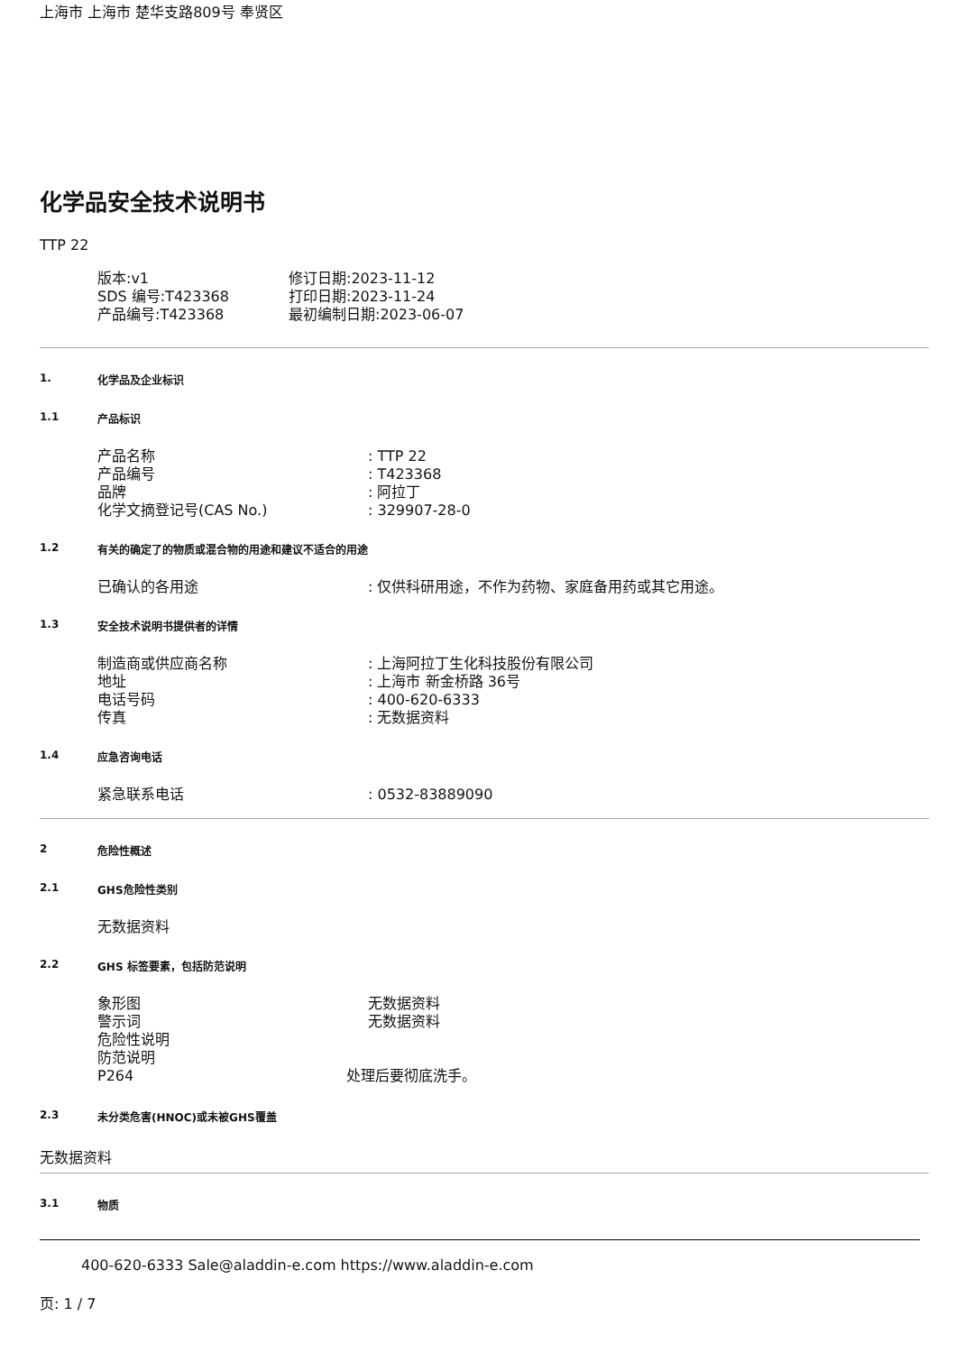上海市 上海市 楚华支路809号 奉贤区
化学品安全技术说明书
TTP 22
版本:v1
SDS 编号:T423368
产品编号:T423368
修订日期:2023-11-12
打印日期:2023-11-24
最初编制日期:2023-06-07
1. 化学品及企业标识
1.1 产品标识
产品名称: TTP 22
产品编号: T423368
品牌: 阿拉丁
化学文摘登记号(CAS No.): 329907-28-0
1.2 有关的确定了的物质或混合物的用途和建议不适合的用途
已确认的各用途: 仅供科研用途，不作为药物、家庭备用药或其它用途。
1.3 安全技术说明书提供者的详情
制造商或供应商名称: 上海阿拉丁生化科技股份有限公司
地址: 上海市 新金桥路 36号
电话号码: 400-620-6333
传真: 无数据资料
1.4 应急咨询电话
紧急联系电话: 0532-83889090
2 危险性概述
2.1 GHS危险性类别
无数据资料
2.2 GHS 标签要素，包括防范说明
象形图 无数据资料
警示词 无数据资料
危险性说明
防范说明
P264 处理后要彻底洗手。
2.3 未分类危害(HNOC)或未被GHS覆盖
无数据资料
3.1 物质
400-620-6333 Sale@aladdin-e.com https://www.aladdin-e.com
页: 1 / 7